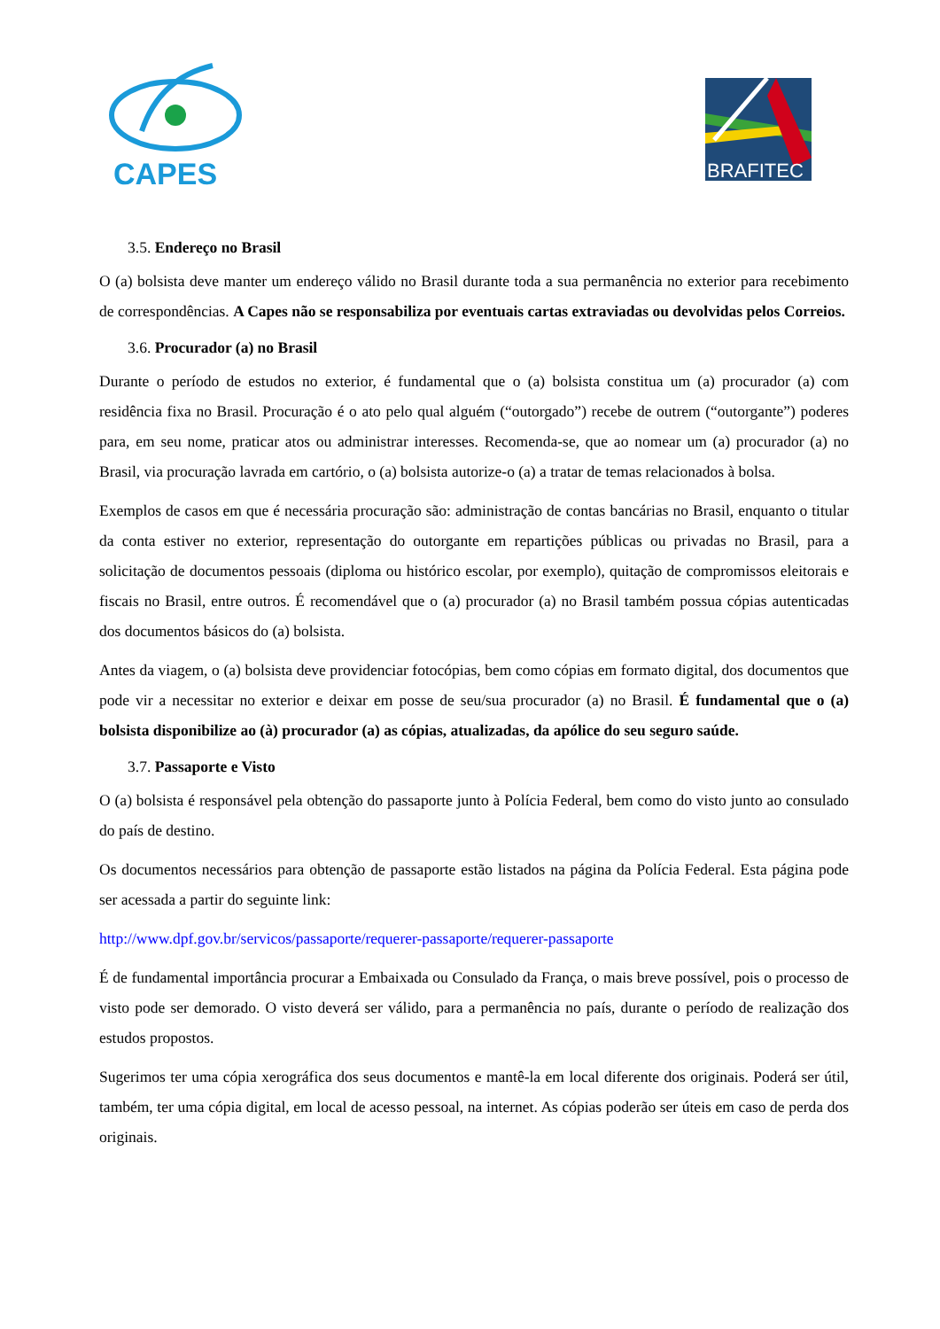CAPES
BRAFITEC
3.5. Endereço no Brasil
O (a) bolsista deve manter um endereço válido no Brasil durante toda a sua permanência no exterior para recebimento de correspondências. A Capes não se responsabiliza por eventuais cartas extraviadas ou devolvidas pelos Correios.
3.6. Procurador (a) no Brasil
Durante o período de estudos no exterior, é fundamental que o (a) bolsista constitua um (a) procurador (a) com residência fixa no Brasil. Procuração é o ato pelo qual alguém (“outorgado”) recebe de outrem (“outorgante”) poderes para, em seu nome, praticar atos ou administrar interesses. Recomenda-se, que ao nomear um (a) procurador (a) no Brasil, via procuração lavrada em cartório, o (a) bolsista autorize-o (a) a tratar de temas relacionados à bolsa.
Exemplos de casos em que é necessária procuração são: administração de contas bancárias no Brasil, enquanto o titular da conta estiver no exterior, representação do outorgante em repartições públicas ou privadas no Brasil, para a solicitação de documentos pessoais (diploma ou histórico escolar, por exemplo), quitação de compromissos eleitorais e fiscais no Brasil, entre outros. É recomendável que o (a) procurador (a) no Brasil também possua cópias autenticadas dos documentos básicos do (a) bolsista.
Antes da viagem, o (a) bolsista deve providenciar fotocópias, bem como cópias em formato digital, dos documentos que pode vir a necessitar no exterior e deixar em posse de seu/sua procurador (a) no Brasil. É fundamental que o (a) bolsista disponibilize ao (à) procurador (a) as cópias, atualizadas, da apólice do seu seguro saúde.
3.7. Passaporte e Visto
O (a) bolsista é responsável pela obtenção do passaporte junto à Polícia Federal, bem como do visto junto ao consulado do país de destino.
Os documentos necessários para obtenção de passaporte estão listados na página da Polícia Federal. Esta página pode ser acessada a partir do seguinte link:
http://www.dpf.gov.br/servicos/passaporte/requerer-passaporte/requerer-passaporte
É de fundamental importância procurar a Embaixada ou Consulado da França, o mais breve possível, pois o processo de visto pode ser demorado. O visto deverá ser válido, para a permanência no país, durante o período de realização dos estudos propostos.
Sugerimos ter uma cópia xerográfica dos seus documentos e mantê-la em local diferente dos originais. Poderá ser útil, também, ter uma cópia digital, em local de acesso pessoal, na internet. As cópias poderão ser úteis em caso de perda dos originais.